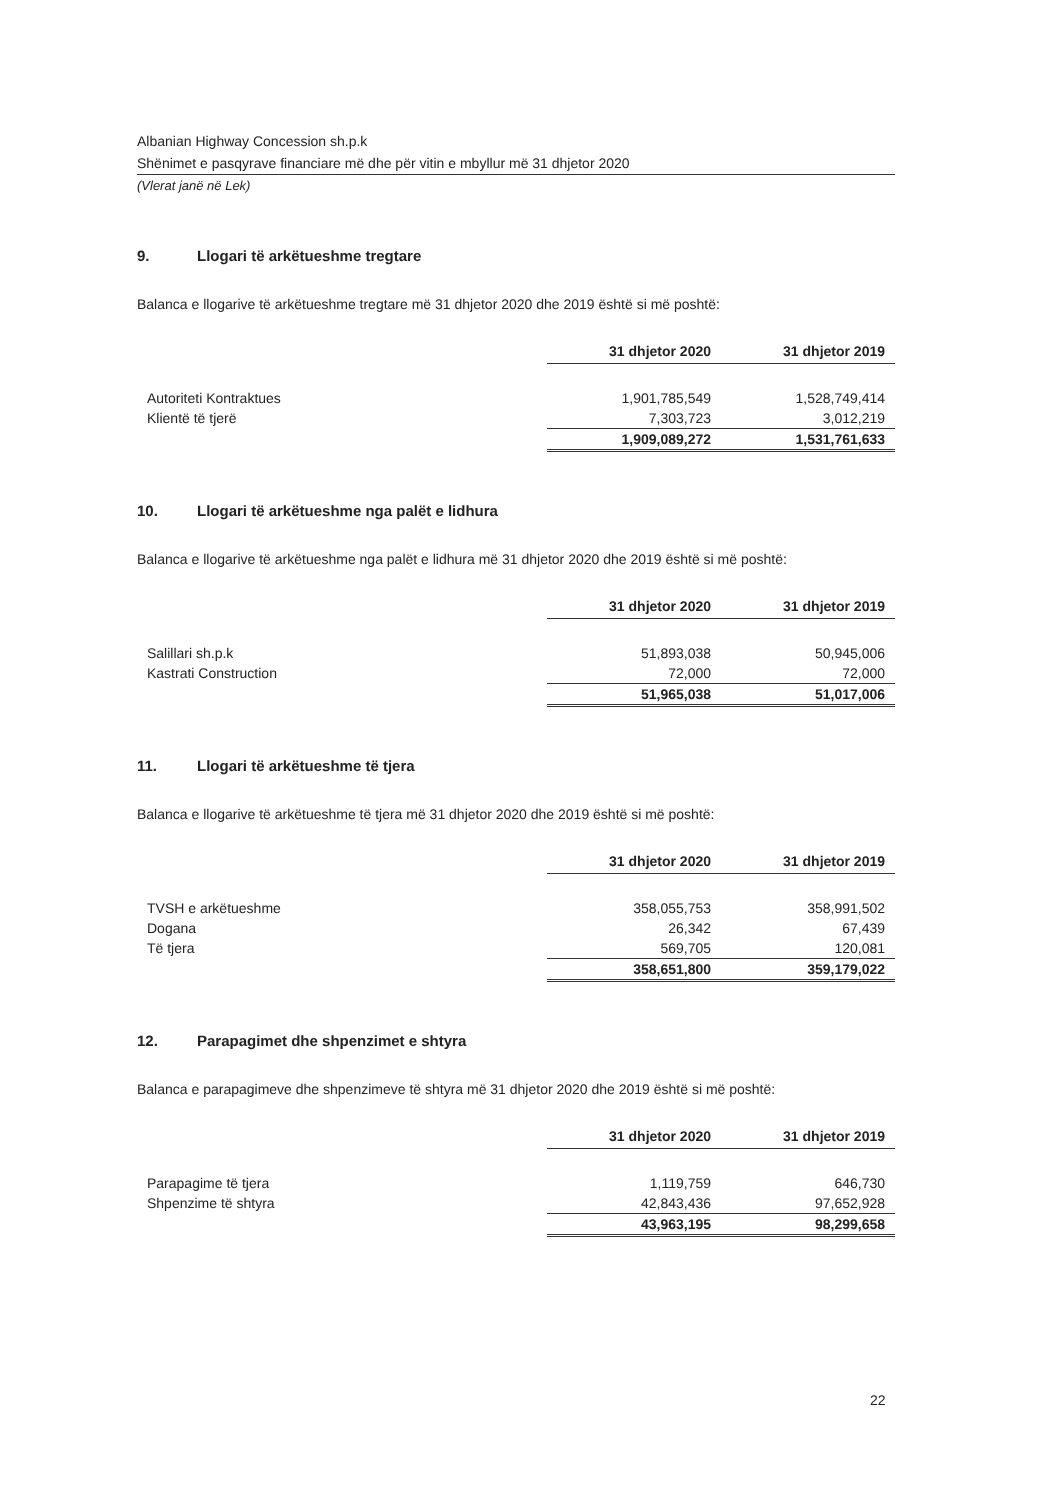Albanian Highway Concession sh.p.k
Shënimet e pasqyrave financiare më dhe për vitin e mbyllur më 31 dhjetor 2020
(Vlerat janë në Lek)
9. Llogari të arkëtueshme tregtare
Balanca e llogarive të arkëtueshme tregtare më 31 dhjetor 2020 dhe 2019 është si më poshtë:
| | 31 dhjetor 2020 | 31 dhjetor 2019 |
| Autoriteti Kontraktues | 1,901,785,549 | 1,528,749,414 |
| Klientë të tjerë | 7,303,723 | 3,012,219 |
| | 1,909,089,272 | 1,531,761,633 |
10. Llogari të arkëtueshme nga palët e lidhura
Balanca e llogarive të arkëtueshme nga palët e lidhura më 31 dhjetor 2020 dhe 2019 është si më poshtë:
| | 31 dhjetor 2020 | 31 dhjetor 2019 |
| Salillari sh.p.k | 51,893,038 | 50,945,006 |
| Kastrati Construction | 72,000 | 72,000 |
| | 51,965,038 | 51,017,006 |
11. Llogari të arkëtueshme të tjera
Balanca e llogarive të arkëtueshme të tjera më 31 dhjetor 2020 dhe 2019 është si më poshtë:
| | 31 dhjetor 2020 | 31 dhjetor 2019 |
| TVSH e arkëtueshme | 358,055,753 | 358,991,502 |
| Dogana | 26,342 | 67,439 |
| Të tjera | 569,705 | 120,081 |
| | 358,651,800 | 359,179,022 |
12. Parapagimet dhe shpenzimet e shtyra
Balanca e parapagimeve dhe shpenzimeve të shtyra më 31 dhjetor 2020 dhe 2019 është si më poshtë:
| | 31 dhjetor 2020 | 31 dhjetor 2019 |
| Parapagime të tjera | 1,119,759 | 646,730 |
| Shpenzime të shtyra | 42,843,436 | 97,652,928 |
| | 43,963,195 | 98,299,658 |
22